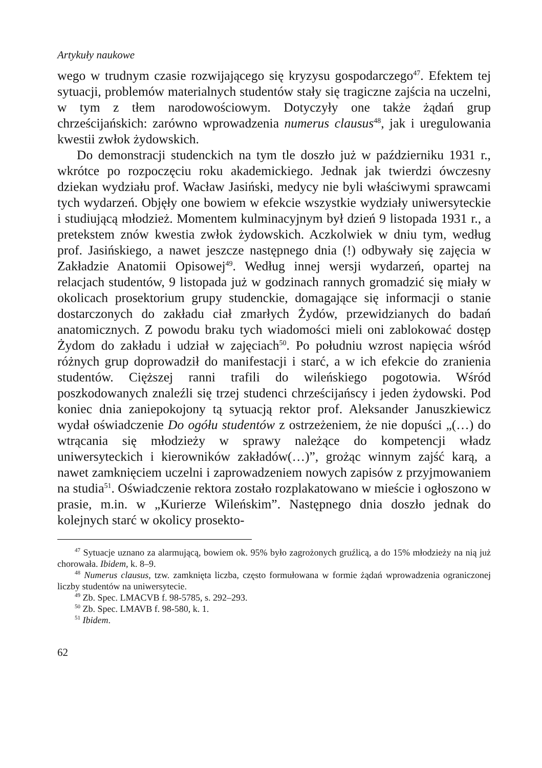Artykuły naukowe
wego w trudnym czasie rozwijającego się kryzysu gospodarczego<sup>47</sup>. Efektem tej sytuacji, problemów materialnych studentów stały się tragiczne zajścia na uczelni, w tym z tłem narodowościowym. Dotyczyły one także żądań grup chrześcijańskich: zarówno wprowadzenia numerus clausus<sup>48</sup>, jak i uregulowania kwestii zwłok żydowskich.
Do demonstracji studenckich na tym tle doszło już w październiku 1931 r., wkrótce po rozpoczęciu roku akademickiego. Jednak jak twierdzi ówczesny dziekan wydziału prof. Wacław Jasiński, medycy nie byli właściwymi sprawcami tych wydarzeń. Objęły one bowiem w efekcie wszystkie wydziały uniwersyteckie i studiującą młodzież. Momentem kulminacyjnym był dzień 9 listopada 1931 r., a pretekstem znów kwestia zwłok żydowskich. Aczkolwiek w dniu tym, według prof. Jasińskiego, a nawet jeszcze następnego dnia (!) odbywały się zajęcia w Zakładzie Anatomii Opisowej<sup>49</sup>. Według innej wersji wydarzeń, opartej na relacjach studentów, 9 listopada już w godzinach rannych gromadzić się miały w okolicach prosektorium grupy studenckie, domagające się informacji o stanie dostarczonych do zakładu ciał zmarłych Żydów, przewidzianych do badań anatomicznych. Z powodu braku tych wiadomości mieli oni zablokować dostęp Żydom do zakładu i udział w zajęciach<sup>50</sup>. Po południu wzrost napięcia wśród różnych grup doprowadził do manifestacji i starć, a w ich efekcie do zranienia studentów. Cięższej ranni trafili do wileńskiego pogotowia. Wśród poszkodowanych znaleźli się trzej studenci chrześcijańscy i jeden żydowski. Pod koniec dnia zaniepokojony tą sytuacją rektor prof. Aleksander Januszkiewicz wydał oświadczenie Do ogółu studentów z ostrzeżeniem, że nie dopuści „(…) do wtrącania się młodzieży w sprawy należące do kompetencji władz uniwersyteckich i kierowników zakładów(…)”, grożąc winnym zajść karą, a nawet zamknięciem uczelni i zaprowadzeniem nowych zapisów z przyjmowaniem na studia<sup>51</sup>. Oświadczenie rektora zostało rozplakatowano w mieście i ogłoszono w prasie, m.in. w „Kurierze Wileńskim”. Następnego dnia doszło jednak do kolejnych starć w okolicy prosekto-
<sup>47</sup> Sytuacje uznano za alarmującą, bowiem ok. 95% było zagrożonych gruźlicą, a do 15% młodzieży na nią już chorowała. Ibidem, k. 8–9.
<sup>48</sup> Numerus clausus, tzw. zamknięta liczba, często formułowana w formie żądań wprowadzenia ograniczonej liczby studentów na uniwersytecie.
<sup>49</sup> Zb. Spec. LMACVB f. 98-5785, s. 292–293.
<sup>50</sup> Zb. Spec. LMAVB f. 98-580, k. 1.
<sup>51</sup> Ibidem.
62